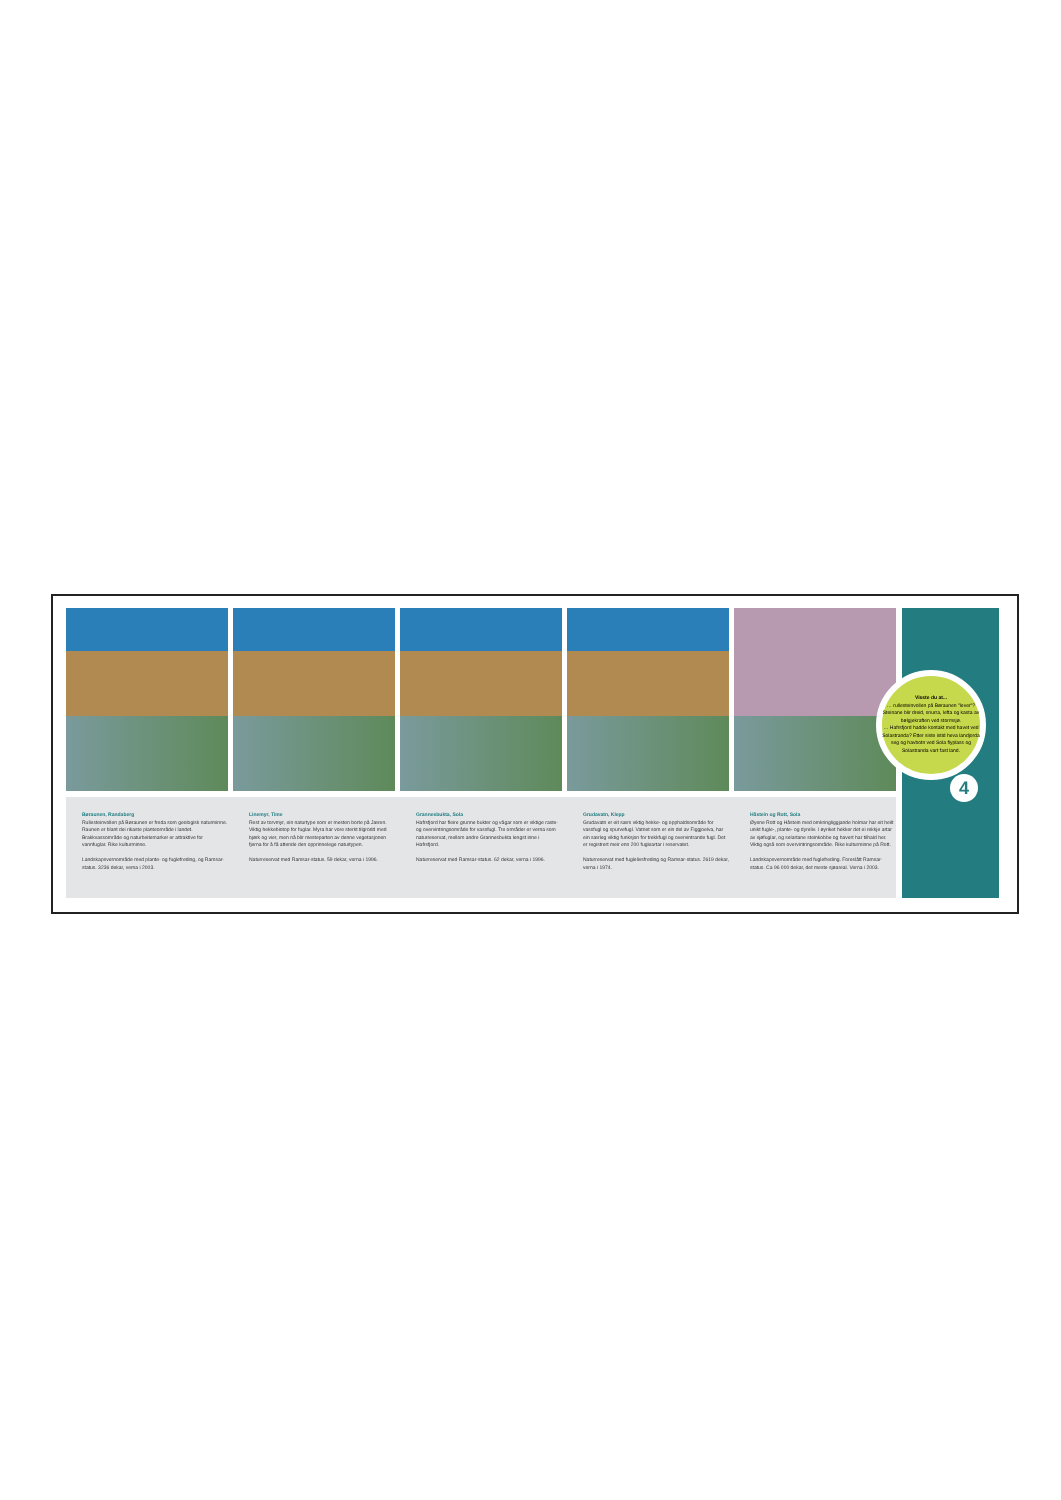Børaunen, Randaberg
Rullesteinvollen på Børaunen er freda som geologisk naturminne. Raunen er blant dei rikaste planteområde i landet. Brakkvassområde og naturbeitemarker er attraktive for vannfuglar. Rike kulturminne.
Landskapsvernområde med plante- og fuglefreding, og Ramsar-status. 3236 dekar, verna i 2003.
Linemyr, Time
Rest av torvmyr, ein naturtype som er mesten borte på Jæren. Viktig hekkebiotop for fuglar. Myra har vore sterkt tilgrodd med bjørk og vier, men nå blir mesteparten av denne vegetasjonen fjerna for å få attende den opprinnelege naturtypen.
Naturreservat med Ramsar-status. 59 dekar, verna i 1996.
Grannesbukta, Sola
Hafrsfjord har fleire grunne bukter og vågar som er viktige raste- og overvintringsområde for vassfugl. Tre områder er verna som naturreservat, mellom andre Grannesbukta lengst inne i Hafrsfjord.
Naturreservat med Ramsar-status. 62 dekar, verna i 1996.
Grudavatn, Klepp
Grudavatn er eit særs viktig hekke- og opphaldsområde for vassfugl og spurvefugl. Vatnet som er ein del av Figgjoelva, har ein særleg viktig funksjon for trekkfugl og overvintrande fugl. Det er registrert meir enn 200 fugleartar i reservatet.
Naturreservat med fuglelivsfreding og Ramsar-status. 2619 dekar, verna i 1974.
Håstein og Rott, Sola
Øyene Rott og Håstein med omkringliggjande holmar har eit heilt unikt fugle-, plante- og dyreliv. I øyriket hekker det ei rekkje artar av sjøfuglar, og selartane steinkobbe og havert har tilhald her. Viktig også som overvintringsområde. Rike kulturminne på Rott.
Landskapsvernområde med fuglefreding. Foreslått Ramsar-status. Ca 96 000 dekar, det meste sjøareal. Verna i 2003.
Visste du at...
… rullesteinvollen på Børaunen "lever"? Steinane blir dreid, snurra, lefta og kasta av bølgjekraften ved stormsjø.
… Hafrsfjord hadde kontakt med havet ved Solastranda? Etter siste istid heva landjorda seg og havbotn ved Sola flyplass og Solastranda vart fast land.
4